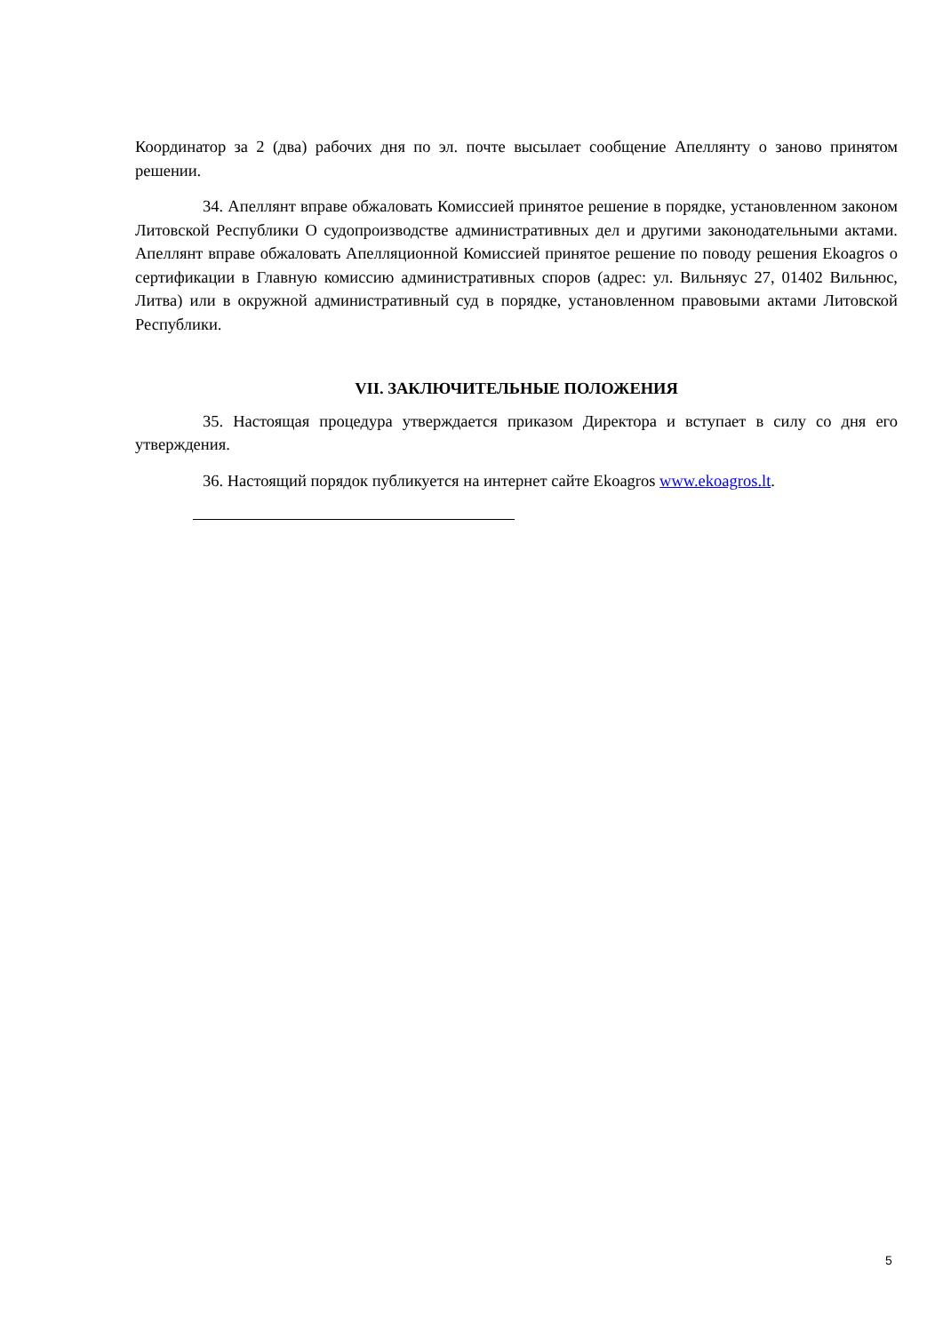Координатор за 2 (два) рабочих дня по эл. почте высылает сообщение Апеллянту о заново принятом решении.
34. Апеллянт вправе обжаловать Комиссией принятое решение в порядке, установленном законом Литовской Республики О судопроизводстве административных дел и другими законодательными актами. Апеллянт вправе обжаловать Апелляционной Комиссией принятое решение по поводу решения Ekoagros о сертификации в Главную комиссию административных споров (адрес: ул. Вильняус 27, 01402 Вильнюс, Литва) или в окружной административный суд в порядке, установленном правовыми актами Литовской Республики.
VII. ЗАКЛЮЧИТЕЛЬНЫЕ ПОЛОЖЕНИЯ
35. Настоящая процедура утверждается приказом Директора и вступает в силу со дня его утверждения.
36. Настоящий порядок публикуется на интернет сайте Ekoagros www.ekoagros.lt.
5